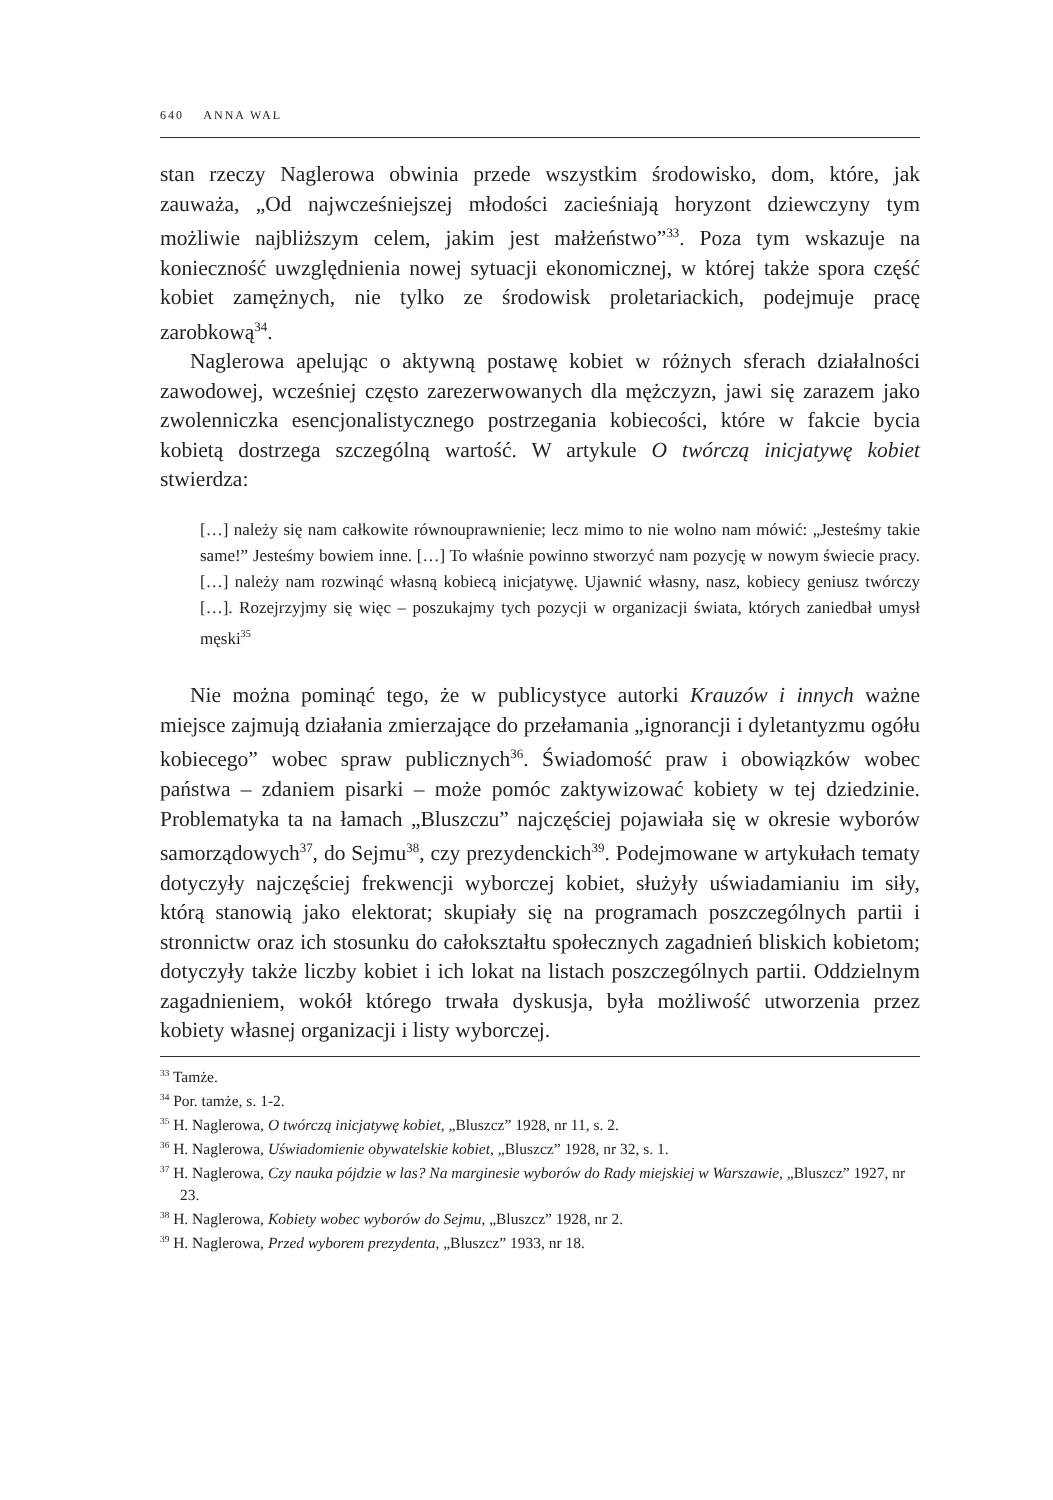640 ANNA WAL
stan rzeczy Naglerowa obwinia przede wszystkim środowisko, dom, które, jak zauważa, „Od najwcześniejszej młodości zacieśniają horyzont dziewczyny tym możliwie najbliższym celem, jakim jest małżeństwo”<sup>33</sup>. Poza tym wskazuje na konieczność uwzględnienia nowej sytuacji ekonomicznej, w której także spora część kobiet zamężnych, nie tylko ze środowisk proletariackich, podejmuje pracę zarobkową<sup>34</sup>.
Naglerowa apelując o aktywną postawę kobiet w różnych sferach działalności zawodowej, wcześniej często zarezerwowanych dla mężczyzn, jawi się zarazem jako zwolenniczka esencjonalistycznego postrzegania kobiecości, które w fakcie bycia kobietą dostrzega szczególną wartość. W artykule O twórczą inicjatywę kobiet stwierdza:
[…] należy się nam całkowite równouprawnienie; lecz mimo to nie wolno nam mówić: „Jesteśmy takie same!” Jesteśmy bowiem inne. […] To właśnie powinno stworzyć nam pozycję w nowym świecie pracy. […] należy nam rozwinąć własną kobiecą inicjatywę. Ujawnić własny, nasz, kobiecy geniusz twórczy […]. Rozejrzyjmy się więc – poszukajmy tych pozycji w organizacji świata, których zaniedbał umysł męski<sup>35</sup>
Nie można pominąć tego, że w publicystyce autorki Krauzów i innych ważne miejsce zajmują działania zmierzające do przełamania „ignorancji i dyletantyzmu ogółu kobiecego” wobec spraw publicznych<sup>36</sup>. Świadomość praw i obowiązków wobec państwa – zdaniem pisarki – może pomóc zaktywizować kobiety w tej dziedzinie. Problematyka ta na łamach „Bluszczu” najczęściej pojawiała się w okresie wyborów samorządowych<sup>37</sup>, do Sejmu<sup>38</sup>, czy prezydenckich<sup>39</sup>. Podejmowane w artykułach tematy dotyczyły najczęściej frekwencji wyborczej kobiet, służyły uświadamianiu im siły, którą stanowią jako elektorat; skupiały się na programach poszczególnych partii i stronnictw oraz ich stosunku do całokształtu społecznych zagadnień bliskich kobietom; dotyczyły także liczby kobiet i ich lokat na listach poszczególnych partii. Oddzielnym zagadnieniem, wokół którego trwała dyskusja, była możliwość utworzenia przez kobiety własnej organizacji i listy wyborczej.
<sup>33</sup> Tamże.
<sup>34</sup> Por. tamże, s. 1-2.
<sup>35</sup> H. Naglerowa, O twórczą inicjatywę kobiet, „Bluszcz” 1928, nr 11, s. 2.
<sup>36</sup> H. Naglerowa, Uświadomienie obywatelskie kobiet, „Bluszcz” 1928, nr 32, s. 1.
<sup>37</sup> H. Naglerowa, Czy nauka pójdzie w las? Na marginesie wyborów do Rady miejskiej w Warszawie, „Bluszcz” 1927, nr 23.
<sup>38</sup> H. Naglerowa, Kobiety wobec wyborów do Sejmu, „Bluszcz” 1928, nr 2.
<sup>39</sup> H. Naglerowa, Przed wyborem prezydenta, „Bluszcz” 1933, nr 18.